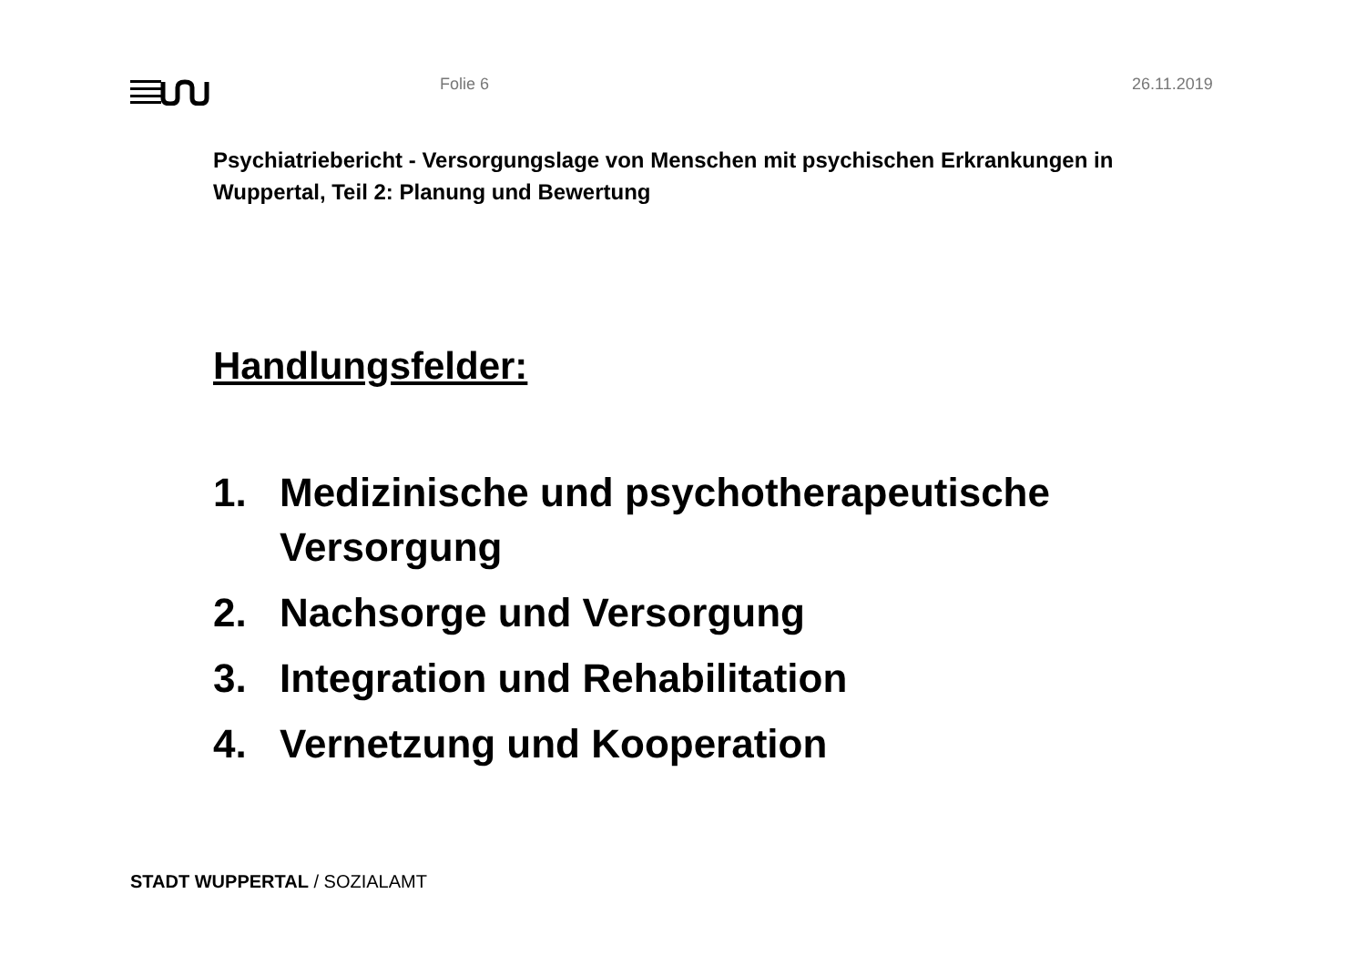Folie 6 26.11.2019
Psychiatriebericht - Versorgungslage von Menschen mit psychischen Erkrankungen in Wuppertal, Teil 2: Planung und Bewertung
Handlungsfelder:
1. Medizinische und psychotherapeutische Versorgung
2. Nachsorge und Versorgung
3. Integration und Rehabilitation
4. Vernetzung und Kooperation
STADT WUPPERTAL / SOZIALAMT